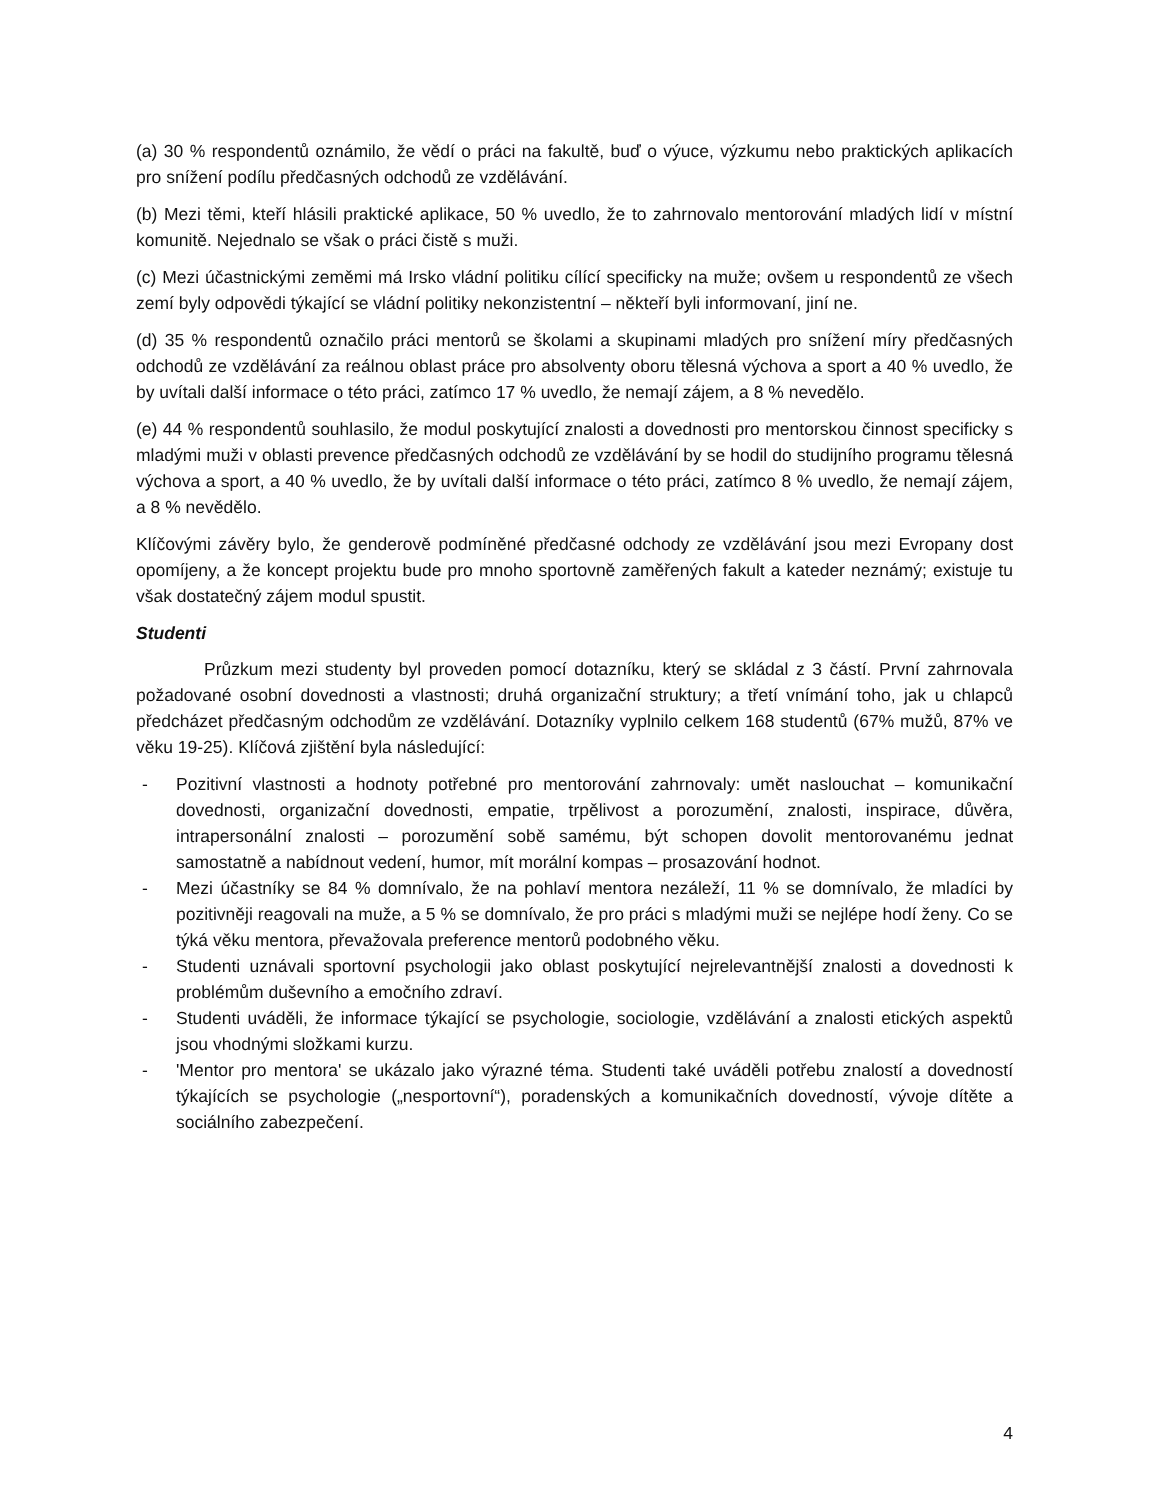(a) 30 % respondentů oznámilo, že vědí o práci na fakultě, buď o výuce, výzkumu nebo praktických aplikacích pro snížení podílu předčasných odchodů ze vzdělávání.
(b) Mezi těmi, kteří hlásili praktické aplikace, 50 % uvedlo, že to zahrnovalo mentorování mladých lidí v místní komunitě. Nejednalo se však o práci čistě s muži.
(c) Mezi účastnickými zeměmi má Irsko vládní politiku cílící specificky na muže; ovšem u respondentů ze všech zemí byly odpovědi týkající se vládní politiky nekonzistentní – někteří byli informovaní, jiní ne.
(d) 35 % respondentů označilo práci mentorů se školami a skupinami mladých pro snížení míry předčasných odchodů ze vzdělávání za reálnou oblast práce pro absolventy oboru tělesná výchova a sport a 40 % uvedlo, že by uvítali další informace o této práci, zatímco 17 % uvedlo, že nemají zájem, a 8 % nevedělo.
(e) 44 % respondentů souhlasilo, že modul poskytující znalosti a dovednosti pro mentorskou činnost specificky s mladými muži v oblasti prevence předčasných odchodů ze vzdělávání by se hodil do studijního programu tělesná výchova a sport, a 40 % uvedlo, že by uvítali další informace o této práci, zatímco 8 % uvedlo, že nemají zájem, a 8 % nevědělo.
Klíčovými závěry bylo, že genderově podmíněné předčasné odchody ze vzdělávání jsou mezi Evropany dost opomíjeny, a že koncept projektu bude pro mnoho sportovně zaměřených fakult a kateder neznámý; existuje tu však dostatečný zájem modul spustit.
Studenti
Průzkum mezi studenty byl proveden pomocí dotazníku, který se skládal z 3 částí. První zahrnovala požadované osobní dovednosti a vlastnosti; druhá organizační struktury; a třetí vnímání toho, jak u chlapců předcházet předčasným odchodům ze vzdělávání. Dotazníky vyplnilo celkem 168 studentů (67% mužů, 87% ve věku 19-25). Klíčová zjištění byla následující:
- Pozitivní vlastnosti a hodnoty potřebné pro mentorování zahrnovaly: umět naslouchat – komunikační dovednosti, organizační dovednosti, empatie, trpělivost a porozumění, znalosti, inspirace, důvěra, intrapersonální znalosti – porozumění sobě samému, být schopen dovolit mentorovanému jednat samostatně a nabídnout vedení, humor, mít morální kompas – prosazování hodnot.
- Mezi účastníky se 84 % domnívalo, že na pohlaví mentora nezáleží, 11 % se domnívalo, že mladíci by pozitivněji reagovali na muže, a 5 % se domnívalo, že pro práci s mladými muži se nejlépe hodí ženy. Co se týká věku mentora, převažovala preference mentorů podobného věku.
- Studenti uznávali sportovní psychologii jako oblast poskytující nejrelevantnější znalosti a dovednosti k problémům duševního a emočního zdraví.
- Studenti uváděli, že informace týkající se psychologie, sociologie, vzdělávání a znalosti etických aspektů jsou vhodnými složkami kurzu.
- 'Mentor pro mentora' se ukázalo jako výrazné téma. Studenti také uváděli potřebu znalostí a dovedností týkajících se psychologie („nesportovní“), poradenských a komunikačních dovedností, vývoje dítěte a sociálního zabezpečení.
4